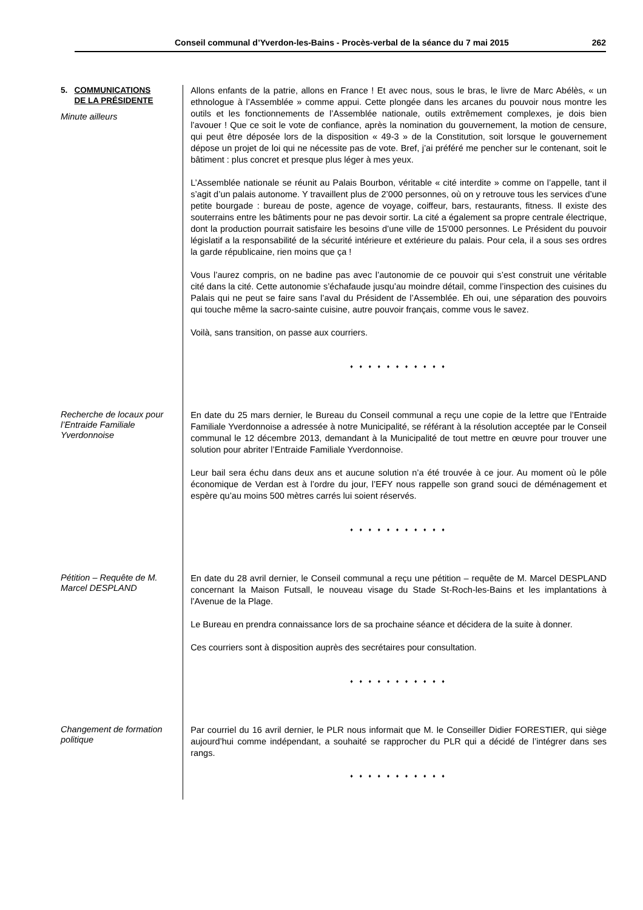Conseil communal d’Yverdon-les-Bains - Procès-verbal de la séance du 7 mai 2015 262
5. COMMUNICATIONS
DE LA PRÉSIDENTE
Minute ailleurs
Allons enfants de la patrie, allons en France ! Et avec nous, sous le bras, le livre de Marc Abélès, « un ethnologue à l’Assemblée » comme appui. Cette plongée dans les arcanes du pouvoir nous montre les outils et les fonctionnements de l’Assemblée nationale, outils extrêmement complexes, je dois bien l’avouer ! Que ce soit le vote de confiance, après la nomination du gouvernement, la motion de censure, qui peut être déposée lors de la disposition « 49-3 » de la Constitution, soit lorsque le gouvernement dépose un projet de loi qui ne nécessite pas de vote. Bref, j’ai préféré me pencher sur le contenant, soit le bâtiment : plus concret et presque plus léger à mes yeux.
L’Assemblée nationale se réunit au Palais Bourbon, véritable « cité interdite » comme on l’appelle, tant il s’agit d’un palais autonome. Y travaillent plus de 2’000 personnes, où on y retrouve tous les services d’une petite bourgade : bureau de poste, agence de voyage, coiffeur, bars, restaurants, fitness. Il existe des souterrains entre les bâtiments pour ne pas devoir sortir. La cité a également sa propre centrale électrique, dont la production pourrait satisfaire les besoins d’une ville de 15'000 personnes. Le Président du pouvoir législatif a la responsabilité de la sécurité intérieure et extérieure du palais. Pour cela, il a sous ses ordres la garde républicaine, rien moins que ça !
Vous l’aurez compris, on ne badine pas avec l’autonomie de ce pouvoir qui s’est construit une véritable cité dans la cité. Cette autonomie s’échafaude jusqu’au moindre détail, comme l’inspection des cuisines du Palais qui ne peut se faire sans l’aval du Président de l’Assemblée. Eh oui, une séparation des pouvoirs qui touche même la sacro-sainte cuisine, autre pouvoir français, comme vous le savez.
Voilà, sans transition, on passe aux courriers.
♦ ♦ ♦ ♦ ♦ ♦ ♦ ♦ ♦ ♦ ♦
Recherche de locaux pour l’Entraide Familiale Yverdonnoise
En date du 25 mars dernier, le Bureau du Conseil communal a reçu une copie de la lettre que l’Entraide Familiale Yverdonnoise a adressée à notre Municipalité, se référant à la résolution acceptée par le Conseil communal le 12 décembre 2013, demandant à la Municipalité de tout mettre en œuvre pour trouver une solution pour abriter l’Entraide Familiale Yverdonnoise.
Leur bail sera échu dans deux ans et aucune solution n’a été trouvée à ce jour. Au moment où le pôle économique de Verdan est à l’ordre du jour, l’EFY nous rappelle son grand souci de déménagement et espère qu’au moins 500 mètres carrés lui soient réservés.
♦ ♦ ♦ ♦ ♦ ♦ ♦ ♦ ♦ ♦ ♦
Pétition – Requête de M. Marcel DESPLAND
En date du 28 avril dernier, le Conseil communal a reçu une pétition – requête de M. Marcel DESPLAND concernant la Maison Futsall, le nouveau visage du Stade St-Roch-les-Bains et les implantations à l’Avenue de la Plage.
Le Bureau en prendra connaissance lors de sa prochaine séance et décidera de la suite à donner.
Ces courriers sont à disposition auprès des secrétaires pour consultation.
♦ ♦ ♦ ♦ ♦ ♦ ♦ ♦ ♦ ♦ ♦
Changement de formation politique
Par courriel du 16 avril dernier, le PLR nous informait que M. le Conseiller Didier FORESTIER, qui siège aujourd’hui comme indépendant, a souhaité se rapprocher du PLR qui a décidé de l’intégrer dans ses rangs.
♦ ♦ ♦ ♦ ♦ ♦ ♦ ♦ ♦ ♦ ♦